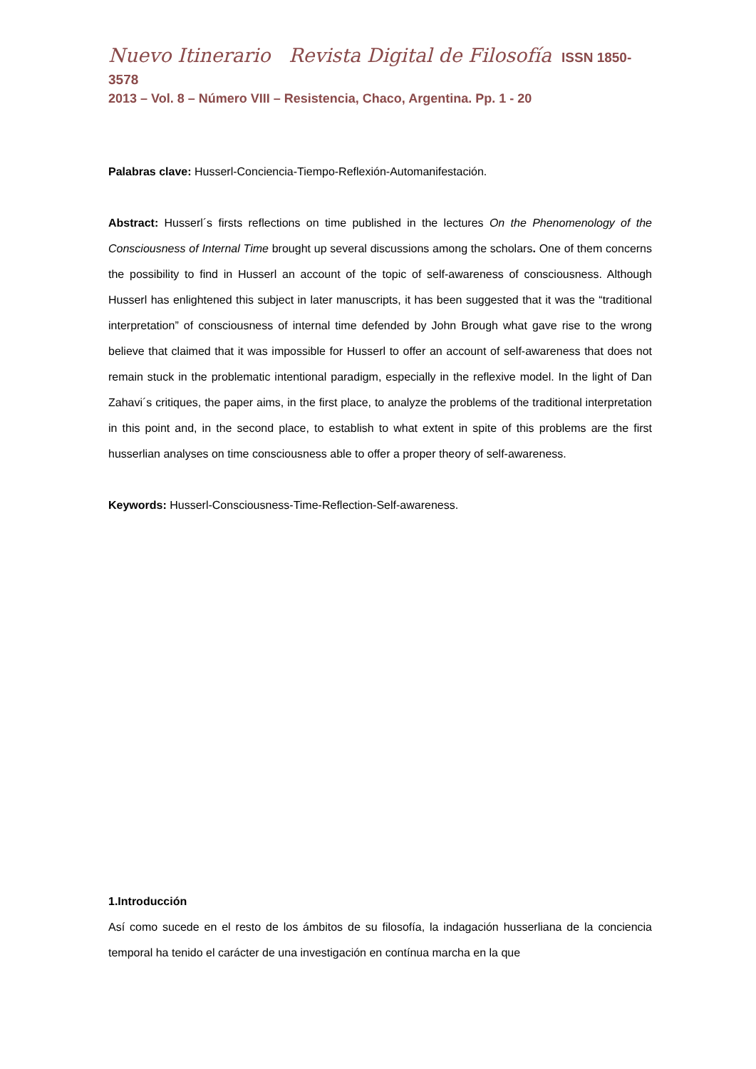Nuevo Itinerario Revista Digital de Filosofía ISSN 1850-3578
2013 – Vol. 8 – Número VIII – Resistencia, Chaco, Argentina. Pp. 1 - 20
Palabras clave: Husserl-Conciencia-Tiempo-Reflexión-Automanifestación.
Abstract: Husserl´s firsts reflections on time published in the lectures On the Phenomenology of the Consciousness of Internal Time brought up several discussions among the scholars. One of them concerns the possibility to find in Husserl an account of the topic of self-awareness of consciousness. Although Husserl has enlightened this subject in later manuscripts, it has been suggested that it was the “traditional interpretation” of consciousness of internal time defended by John Brough what gave rise to the wrong believe that claimed that it was impossible for Husserl to offer an account of self-awareness that does not remain stuck in the problematic intentional paradigm, especially in the reflexive model. In the light of Dan Zahavi´s critiques, the paper aims, in the first place, to analyze the problems of the traditional interpretation in this point and, in the second place, to establish to what extent in spite of this problems are the first husserlian analyses on time consciousness able to offer a proper theory of self-awareness.
Keywords: Husserl-Consciousness-Time-Reflection-Self-awareness.
1.Introducción
Así como sucede en el resto de los ámbitos de su filosofía, la indagación husserliana de la conciencia temporal ha tenido el carácter de una investigación en contínua marcha en la que